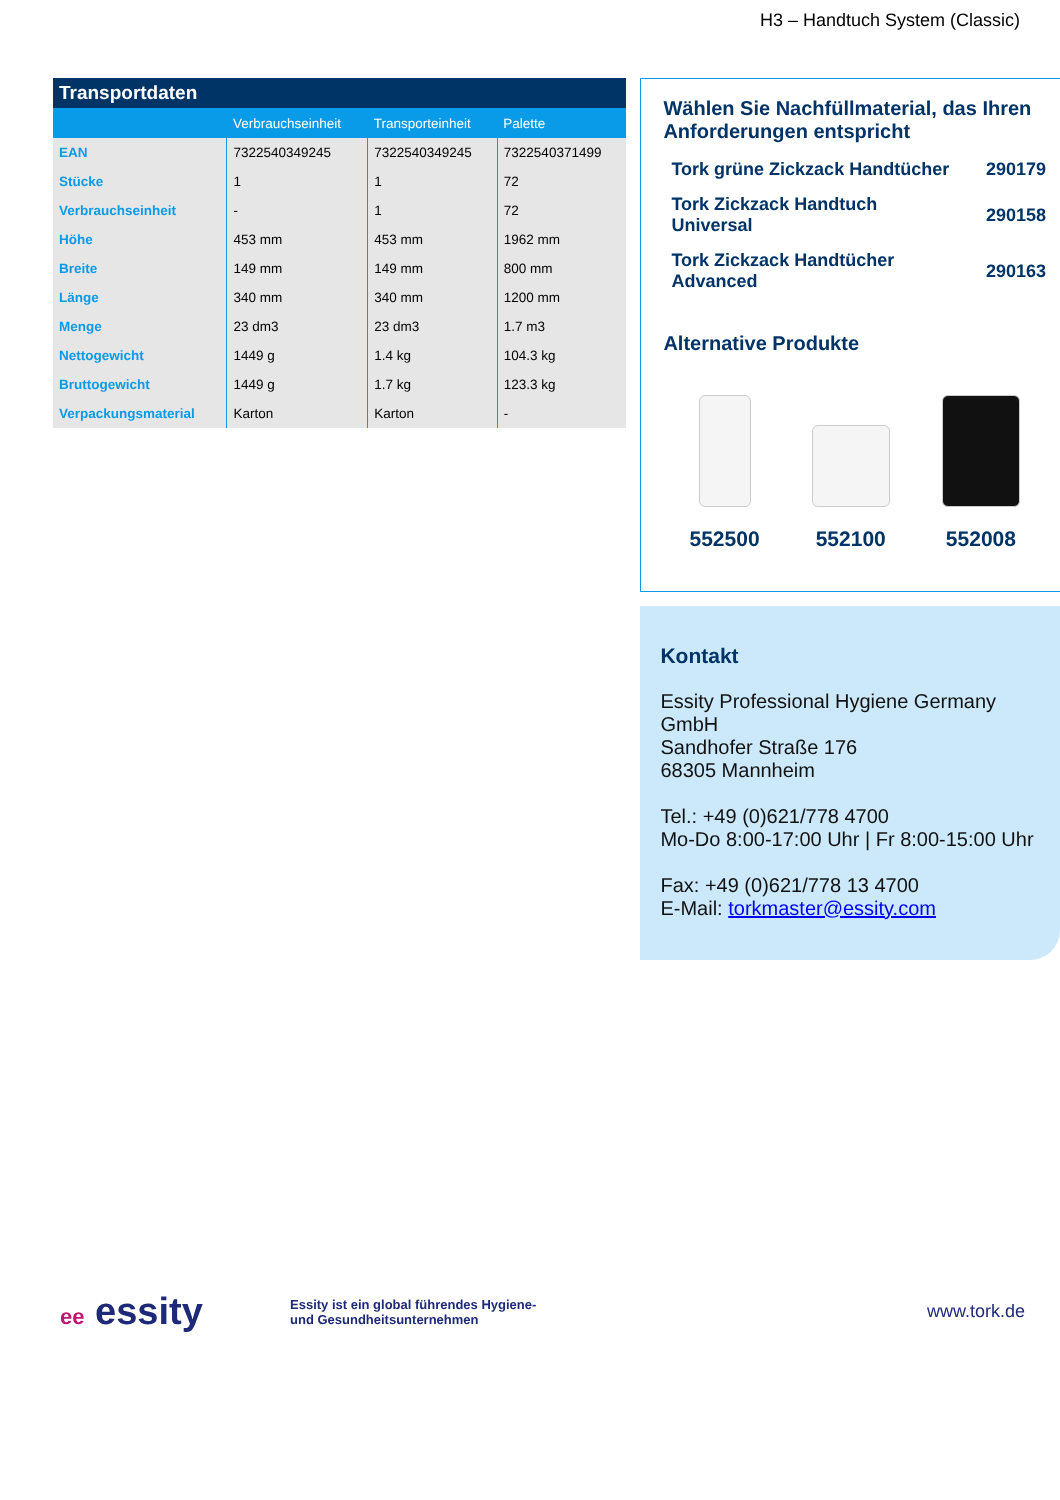H3 – Handtuch System (Classic)
Transportdaten
| | Verbrauchseinheit | Transporteinheit | Palette |
| --- | --- | --- | --- |
| EAN | 7322540349245 | 7322540349245 | 7322540371499 |
| Stücke | 1 | 1 | 72 |
| Verbrauchseinheit | - | 1 | 72 |
| Höhe | 453 mm | 453 mm | 1962 mm |
| Breite | 149 mm | 149 mm | 800 mm |
| Länge | 340 mm | 340 mm | 1200 mm |
| Menge | 23 dm3 | 23 dm3 | 1.7 m3 |
| Nettogewicht | 1449 g | 1.4 kg | 104.3 kg |
| Bruttogewicht | 1449 g | 1.7 kg | 123.3 kg |
| Verpackungsmaterial | Karton | Karton | - |
Wählen Sie Nachfüllmaterial, das Ihren Anforderungen entspricht
Tork grüne Zickzack Handtücher 290179
Tork Zickzack Handtuch
Universal 290158
Tork Zickzack Handtücher
Advanced 290163
Alternative Produkte
552500 552100 552008
Kontakt
Essity Professional Hygiene Germany GmbH
Sandhofer Straße 176
68305 Mannheim
Tel.: +49 (0)621/778 4700
Mo-Do 8:00-17:00 Uhr | Fr 8:00-15:00 Uhr
Fax: +49 (0)621/778 13 4700
E-Mail: torkmaster@essity.com
ee essity
Essity ist ein global führendes Hygiene-
und Gesundheitsunternehmen
www.tork.de